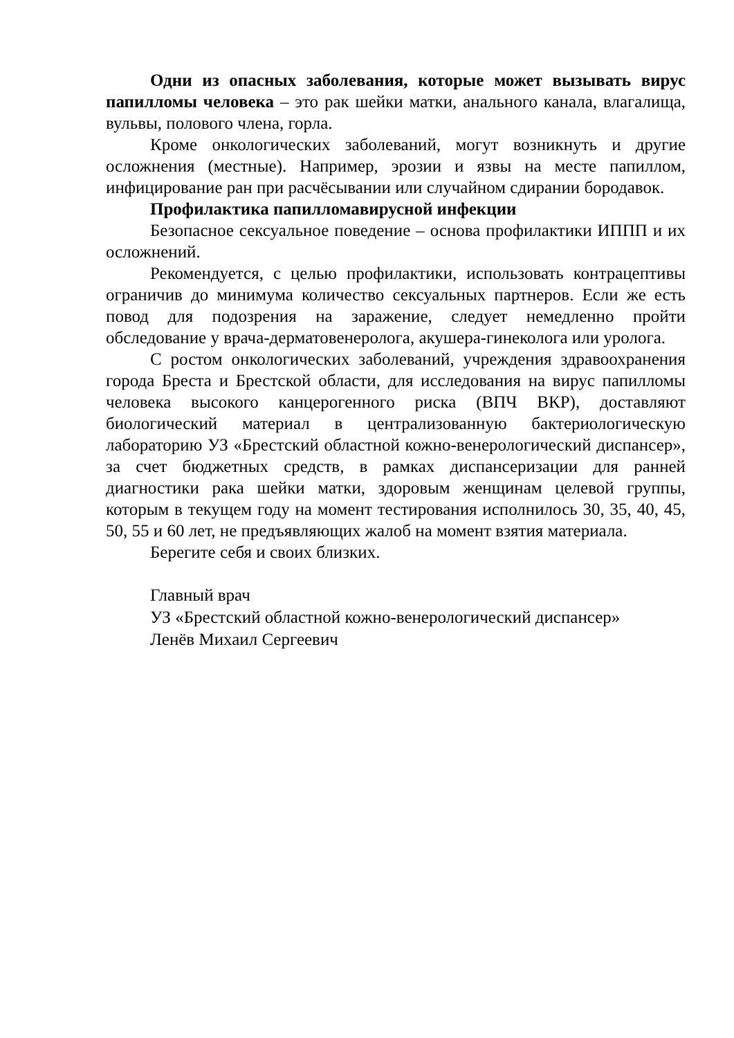Одни из опасных заболевания, которые может вызывать вирус папилломы человека – это рак шейки матки, анального канала, влагалища, вульвы, полового члена, горла.
Кроме онкологических заболеваний, могут возникнуть и другие осложнения (местные). Например, эрозии и язвы на месте папиллом, инфицирование ран при расчёсывании или случайном сдирании бородавок.
Профилактика папилломавирусной инфекции
Безопасное сексуальное поведение – основа профилактики ИППП и их осложнений.
Рекомендуется, с целью профилактики, использовать контрацептивы ограничив до минимума количество сексуальных партнеров. Если же есть повод для подозрения на заражение, следует немедленно пройти обследование у врача-дерматовенеролога, акушера-гинеколога или уролога.
С ростом онкологических заболеваний, учреждения здравоохранения города Бреста и Брестской области, для исследования на вирус папилломы человека высокого канцерогенного риска (ВПЧ ВКР), доставляют биологический материал в централизованную бактериологическую лабораторию УЗ «Брестский областной кожно-венерологический диспансер», за счет бюджетных средств, в рамках диспансеризации для ранней диагностики рака шейки матки, здоровым женщинам целевой группы, которым в текущем году на момент тестирования исполнилось 30, 35, 40, 45, 50, 55 и 60 лет, не предъявляющих жалоб на момент взятия материала.
Берегите себя и своих близких.
Главный врач
УЗ «Брестский областной кожно-венерологический диспансер»
Ленёв Михаил Сергеевич